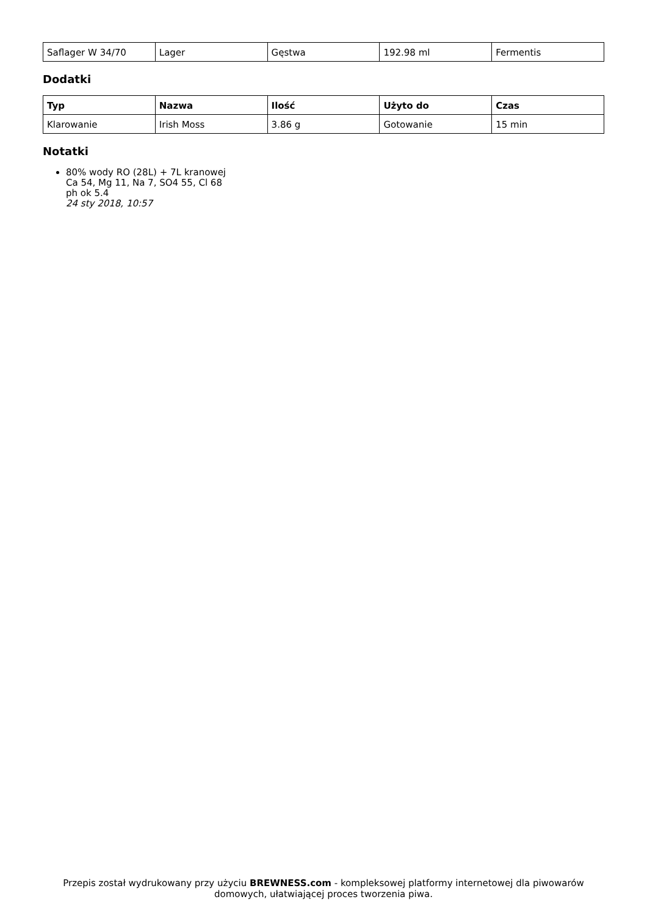| Saflager W 34/70 | Lager | Gęstwa | 192.98 ml | Fermentis |
Dodatki
| Typ | Nazwa | Ilość | Użyto do | Czas |
| --- | --- | --- | --- | --- |
| Klarowanie | Irish Moss | 3.86 g | Gotowanie | 15 min |
Notatki
80% wody RO (28L) + 7L kranowej
Ca 54, Mg 11, Na 7, SO4 55, Cl 68
ph ok 5.4
24 sty 2018, 10:57
Przepis został wydrukowany przy użyciu BREWNESS.com - kompleksowej platformy internetowej dla piwowarów domowych, ułatwiającej proces tworzenia piwa.